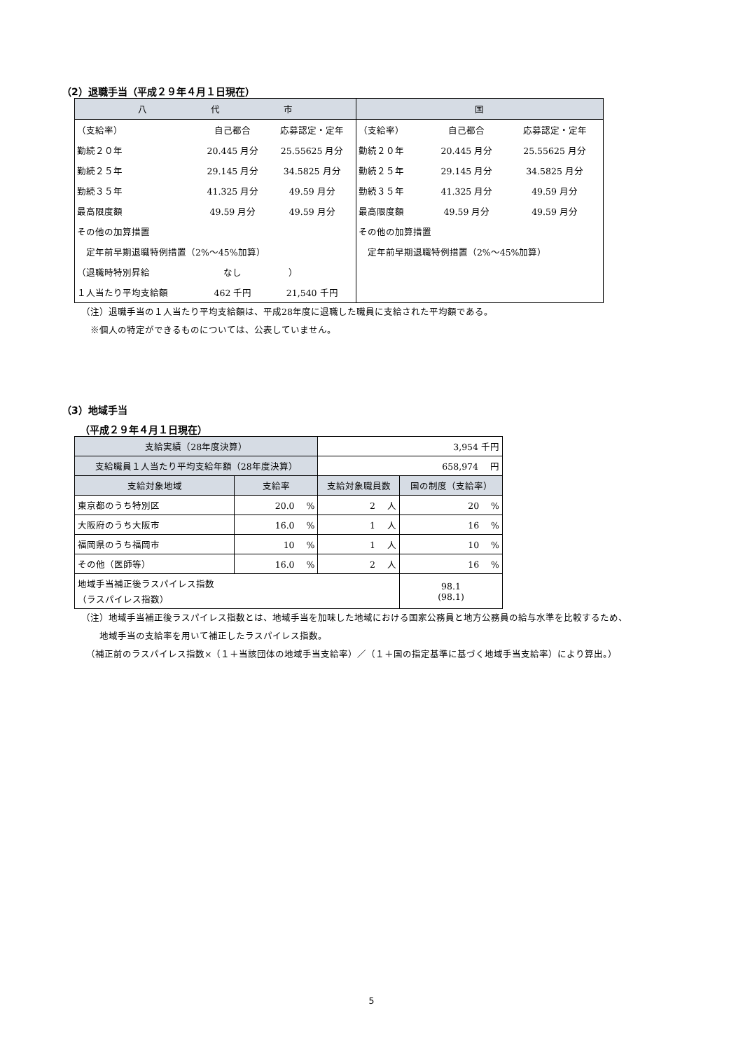（2）退職手当（平成２９年４月１日現在）
| 八 代 市 | | | 国 | | |
| （支給率） | 自己都合 | 応募認定・定年 | （支給率） | 自己都合 | 応募認定・定年 |
| 勤続２０年 | 20.445 月分 | 25.55625 月分 | 勤続２０年 | 20.445 月分 | 25.55625 月分 |
| 勤続２５年 | 29.145 月分 | 34.5825 月分 | 勤続２５年 | 29.145 月分 | 34.5825 月分 |
| 勤続３５年 | 41.325 月分 | 49.59 月分 | 勤続３５年 | 41.325 月分 | 49.59 月分 |
| 最高限度額 | 49.59 月分 | 49.59 月分 | 最高限度額 | 49.59 月分 | 49.59 月分 |
| その他の加算措置 | | | その他の加算措置 | | |
| 定年前早期退職特例措置（2%～45%加算） | | | 定年前早期退職特例措置（2%～45%加算） | | |
| （退職時特別昇給 | なし | ） | | | |
| １人当たり平均支給額 | 462 千円 | 21,540 千円 | | | |
（注）退職手当の１人当たり平均支給額は、平成28年度に退職した職員に支給された平均額である。
　※個人の特定ができるものについては、公表していません。
（3）地域手当
（平成２９年４月１日現在）
| 支給実績（28年度決算） | | 3,954 千円 | |
| 支給職員１人当たり平均支給年額（28年度決算） | | 658,974 円 | |
| 支給対象地域 | 支給率 | 支給対象職員数 | 国の制度（支給率） |
| 東京都のうち特別区 | 20.0 % | 2 人 | 20 % |
| 大阪府のうち大阪市 | 16.0 % | 1 人 | 16 % |
| 福岡県のうち福岡市 | 10 % | 1 人 | 10 % |
| その他（医師等） | 16.0 % | 2 人 | 16 % |
| 地域手当補正後ラスパイレス指数 （ラスパイレス指数） | | | 98.1 (98.1) |
（注）地域手当補正後ラスパイレス指数とは、地域手当を加味した地域における国家公務員と地方公務員の給与水準を比較するため、
　　地域手当の支給率を用いて補正したラスパイレス指数。
　（補正前のラスパイレス指数×（１＋当該団体の地域手当支給率）／（１＋国の指定基準に基づく地域手当支給率）により算出。）
5